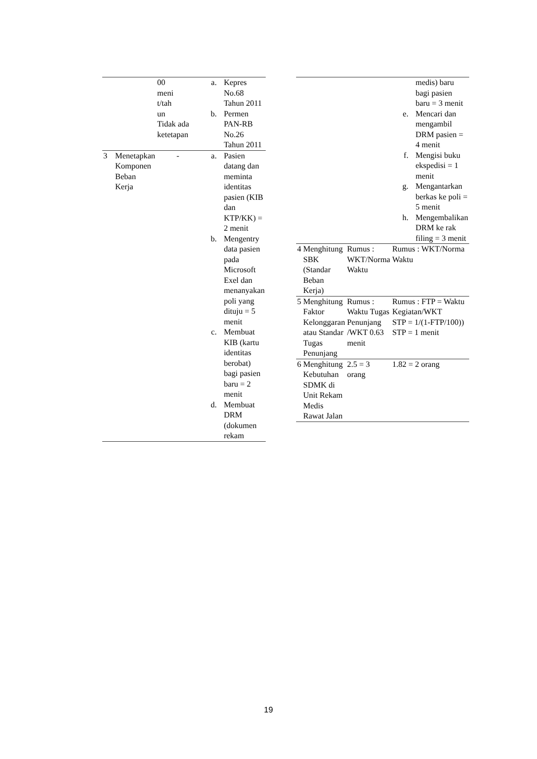| | | 00 meni t/tah un Tidak ada ketetapan | a. Kepres No.68 Tahun 2011 b. Permen PAN-RB No.26 Tahun 2011 |
| 3 | Menetapkan Komponen Beban Kerja | - | a. Pasien datang dan meminta identitas pasien (KIB dan KTP/KK) = 2 menit b. Mengentry data pasien pada Microsoft Exel dan menanyakan poli yang dituju = 5 menit c. Membuat KIB (kartu identitas berobat) bagi pasien baru = 2 menit d. Membuat DRM (dokumen rekam |
| | | | medis) baru bagi pasien baru = 3 menit e. Mencari dan mengambil DRM pasien = 4 menit f. Mengisi buku ekspedisi = 1 menit g. Mengantarkan berkas ke poli = 5 menit h. Mengembalikan DRM ke rak filing = 3 menit |
| 4 | Menghitung SBK (Standar Beban Kerja) | Rumus : WKT/Norma Waktu | Rumus : WKT/Norma Waktu |
| 5 | Menghitung Faktor Kelonggaran atau Standar Tugas Penunjang | Rumus : Waktu Tugas Penunjang /WKT 0.63 menit | Rumus : FTP = Waktu Kegiatan/WKT STP = 1/(1-FTP/100)) STP = 1 menit |
| 6 | Menghitung Kebutuhan SDMK di Unit Rekam Medis Rawat Jalan | 2.5 = 3 orang | 1.82 = 2 orang |
19